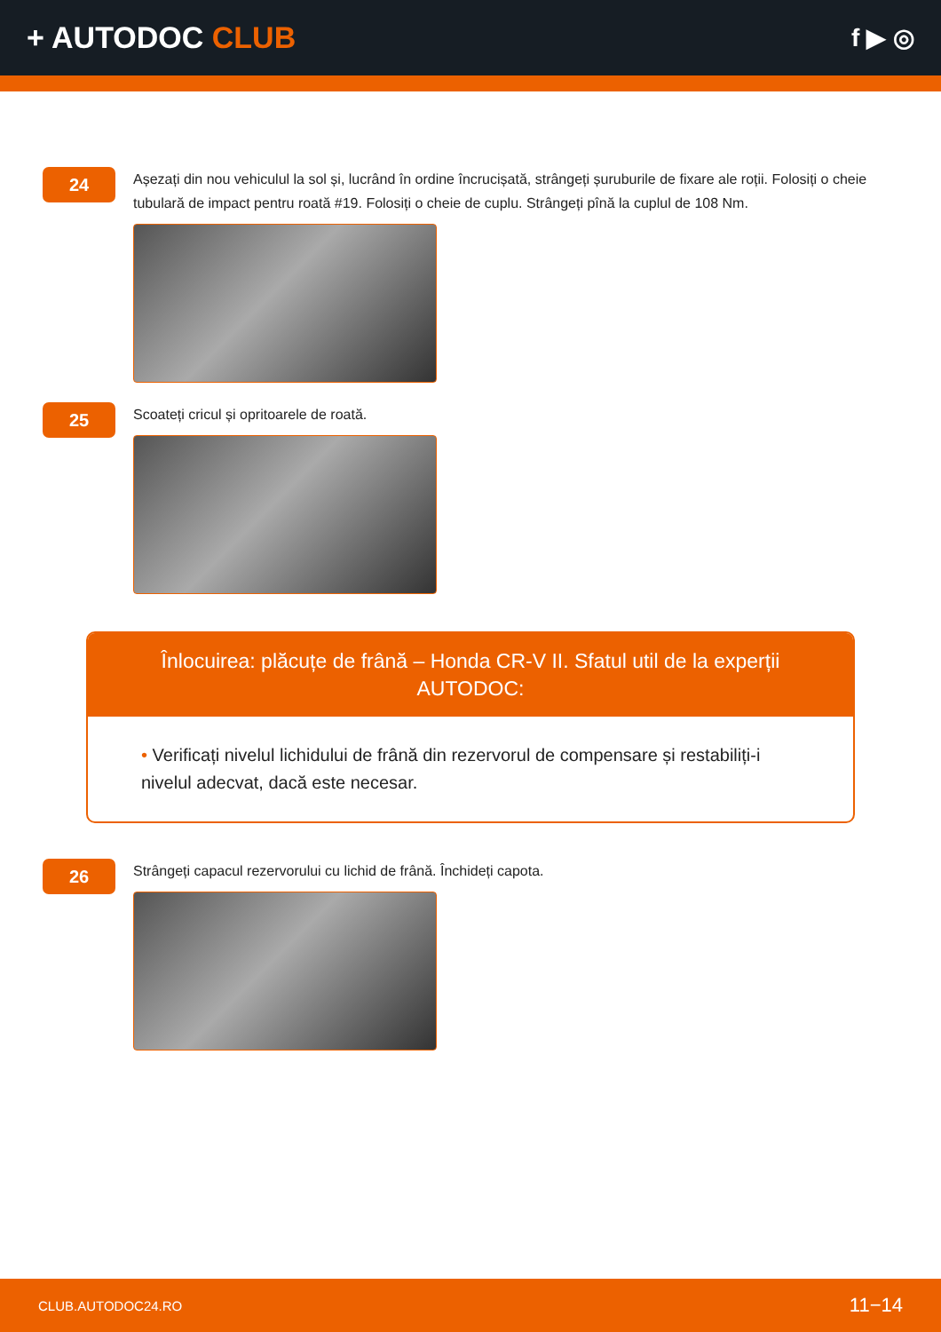+ AUTODOC CLUB
f ▶ ◎
24
Așezați din nou vehiculul la sol și, lucrând în ordine încrucișată, strângeți șuruburile de fixare ale roții. Folosiți o cheie tubulară de impact pentru roată #19. Folosiți o cheie de cuplu. Strângeți pînă la cuplul de 108 Nm.
25
Scoateți cricul și opritoarele de roată.
Înlocuirea: plăcuțe de frână – Honda CR-V II. Sfatul util de la experții AUTODOC:
• Verificați nivelul lichidului de frână din rezervorul de compensare și restabiliți-i nivelul adecvat, dacă este necesar.
26
Strângeți capacul rezervorului cu lichid de frână. Închideți capota.
CLUB.AUTODOC24.RO 11−14